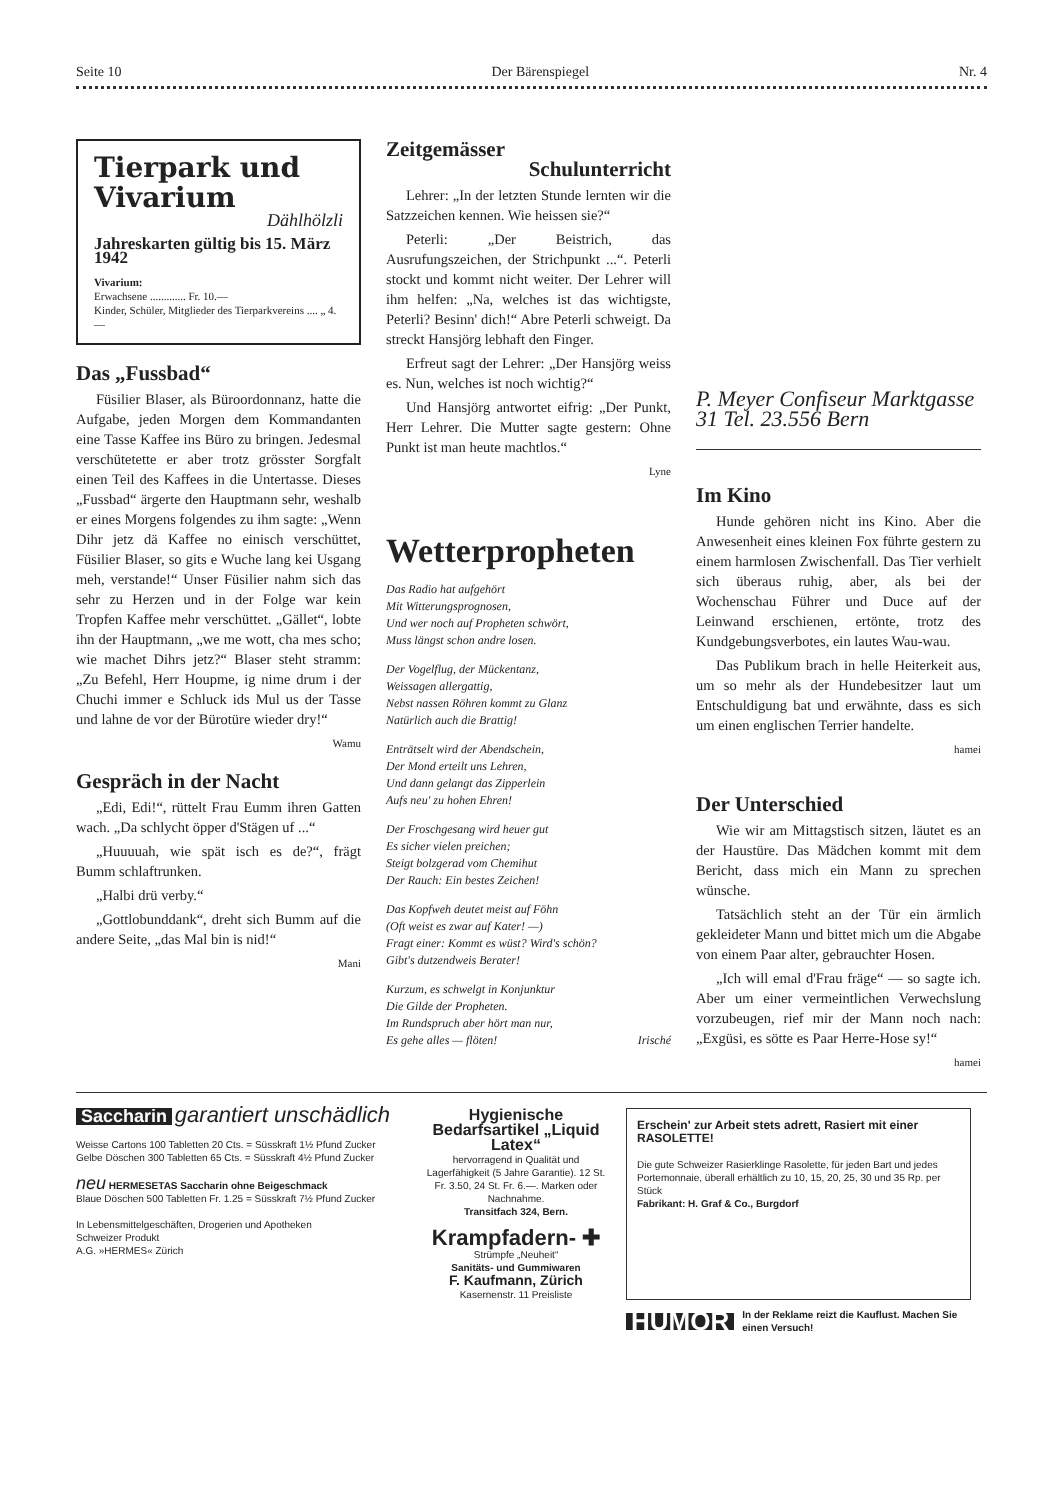Seite 10 Der Bärenspiegel Nr. 4
Tierpark und Vivarium
Dählhölzli
Jahreskarten gültig bis 15. März 1942
Vivarium:
Erwachsene ............. Fr. 10.—
Kinder, Schüler, Mitglieder des Tierparkvereins .... „ 4.—
Das „Fussbad“
Füsilier Blaser, als Büroordonnanz, hatte die Aufgabe, jeden Morgen dem Kommandanten eine Tasse Kaffee ins Büro zu bringen. Jedesmal verschütetette er aber trotz grösster Sorgfalt einen Teil des Kaffees in die Untertasse. Dieses „Fussbad“ ärgerte den Hauptmann sehr, weshalb er eines Morgens folgendes zu ihm sagte: „Wenn Dihr jetz dä Kaffee no einisch verschüttet, Füsilier Blaser, so gits e Wuche lang kei Usgang meh, verstande!“ Unser Füsilier nahm sich das sehr zu Herzen und in der Folge war kein Tropfen Kaffee mehr verschüttet. „Gället“, lobte ihn der Hauptmann, „we me wott, cha mes scho; wie machet Dihrs jetz?“ Blaser steht stramm: „Zu Befehl, Herr Houpme, ig nime drum i der Chuchi immer e Schluck ids Mul us der Tasse und lahne de vor der Bürotüre wieder dry!“
Wamu
Gespräch in der Nacht
„Edi, Edi!“, rüttelt Frau Eumm ihren Gatten wach. „Da schlycht öpper d'Stägen uf ...“
„Huuuuah, wie spät isch es de?“, frägt Bumm schlaftrunken.
„Halbi drü verby.“
„Gottlobunddank“, dreht sich Bumm auf die andere Seite, „das Mal bin is nid!“
Mani
Zeitgemässer
Schulunterricht
Lehrer: „In der letzten Stunde lernten wir die Satzzeichen kennen. Wie heissen sie?“
Peterli: „Der Beistrich, das Ausrufungszeichen, der Strichpunkt ...“. Peterli stockt und kommt nicht weiter. Der Lehrer will ihm helfen: „Na, welches ist das wichtigste, Peterli? Besinn' dich!“ Abre Peterli schweigt. Da streckt Hansjörg lebhaft den Finger.
Erfreut sagt der Lehrer: „Der Hansjörg weiss es. Nun, welches ist noch wichtig?“
Und Hansjörg antwortet eifrig: „Der Punkt, Herr Lehrer. Die Mutter sagte gestern: Ohne Punkt ist man heute machtlos.“
Lyne
Wetterpropheten
Das Radio hat aufgehört
Mit Witterungsprognosen,
Und wer noch auf Propheten schwört,
Muss längst schon andre losen.
Der Vogelflug, der Mückentanz,
Weissagen allergattig,
Nebst nassen Röhren kommt zu Glanz
Natürlich auch die Brattig!
Enträtselt wird der Abendschein,
Der Mond erteilt uns Lehren,
Und dann gelangt das Zipperlein
Aufs neu' zu hohen Ehren!
Der Froschgesang wird heuer gut
Es sicher vielen preichen;
Steigt bolzgerad vom Chemihut
Der Rauch: Ein bestes Zeichen!
Das Kopfweh deutet meist auf Föhn
(Oft weist es zwar auf Kater! —)
Fragt einer: Kommt es wüst? Wird's schön?
Gibt's dutzendweis Berater!
Kurzum, es schwelgt in Konjunktur
Die Gilde der Propheten.
Im Rundspruch aber hört man nur,
Es gehe alles — flöten! Irisché
P. Meyer Confiseur Marktgasse 31 Tel. 23.556 Bern
Im Kino
Hunde gehören nicht ins Kino. Aber die Anwesenheit eines kleinen Fox führte gestern zu einem harmlosen Zwischenfall. Das Tier verhielt sich überaus ruhig, aber, als bei der Wochenschau Führer und Duce auf der Leinwand erschienen, ertönte, trotz des Kundgebungsverbotes, ein lautes Wau-wau.
Das Publikum brach in helle Heiterkeit aus, um so mehr als der Hundebesitzer laut um Entschuldigung bat und erwähnte, dass es sich um einen englischen Terrier handelte.
hamei
Der Unterschied
Wie wir am Mittagstisch sitzen, läutet es an der Haustüre. Das Mädchen kommt mit dem Bericht, dass mich ein Mann zu sprechen wünsche.
Tatsächlich steht an der Tür ein ärmlich gekleideter Mann und bittet mich um die Abgabe von einem Paar alter, gebrauchter Hosen.
„Ich will emal d'Frau fräge“ — so sagte ich. Aber um einer vermeintlichen Verwechslung vorzubeugen, rief mir der Mann noch nach: „Exgüsi, es sötte es Paar Herre-Hose sy!“
hamei
Saccharin garantiert unschädlich
Weisse Cartons 100 Tabletten 20 Cts. = Süsskraft 1½ Pfund Zucker
Gelbe Döschen 300 Tabletten 65 Cts. = Süsskraft 4½ Pfund Zucker
neu HERMESETAS Saccharin ohne Beigeschmack
Blaue Döschen 500 Tabletten Fr. 1.25 = Süsskraft 7½ Pfund Zucker
In Lebensmittelgeschäften, Drogerien und Apotheken
Schweizer Produkt
A.G. »HERMES« Zürich
Hygienische Bedarfsartikel „Liquid Latex“
hervorragend in Qualität und Lagerfähigkeit (5 Jahre Garantie). 12 St. Fr. 3.50, 24 St. Fr. 6.—. Marken oder Nachnahme.
Transitfach 324, Bern.
Krampfadern- ✚
Strümpfe „Neuheit“
Sanitäts- und Gummiwaren
F. Kaufmann, Zürich
Kasernenstr. 11 Preisliste
Erschein' zur Arbeit stets adrett, Rasiert mit einer RASOLETTE!
Die gute Schweizer Rasierklinge Rasolette, für jeden Bart und jedes Portemonnaie, überall erhältlich zu 10, 15, 20, 25, 30 und 35 Rp. per Stück
Fabrikant: H. Graf & Co., Burgdorf
HUMOR In der Reklame reizt die Kauflust. Machen Sie einen Versuch!